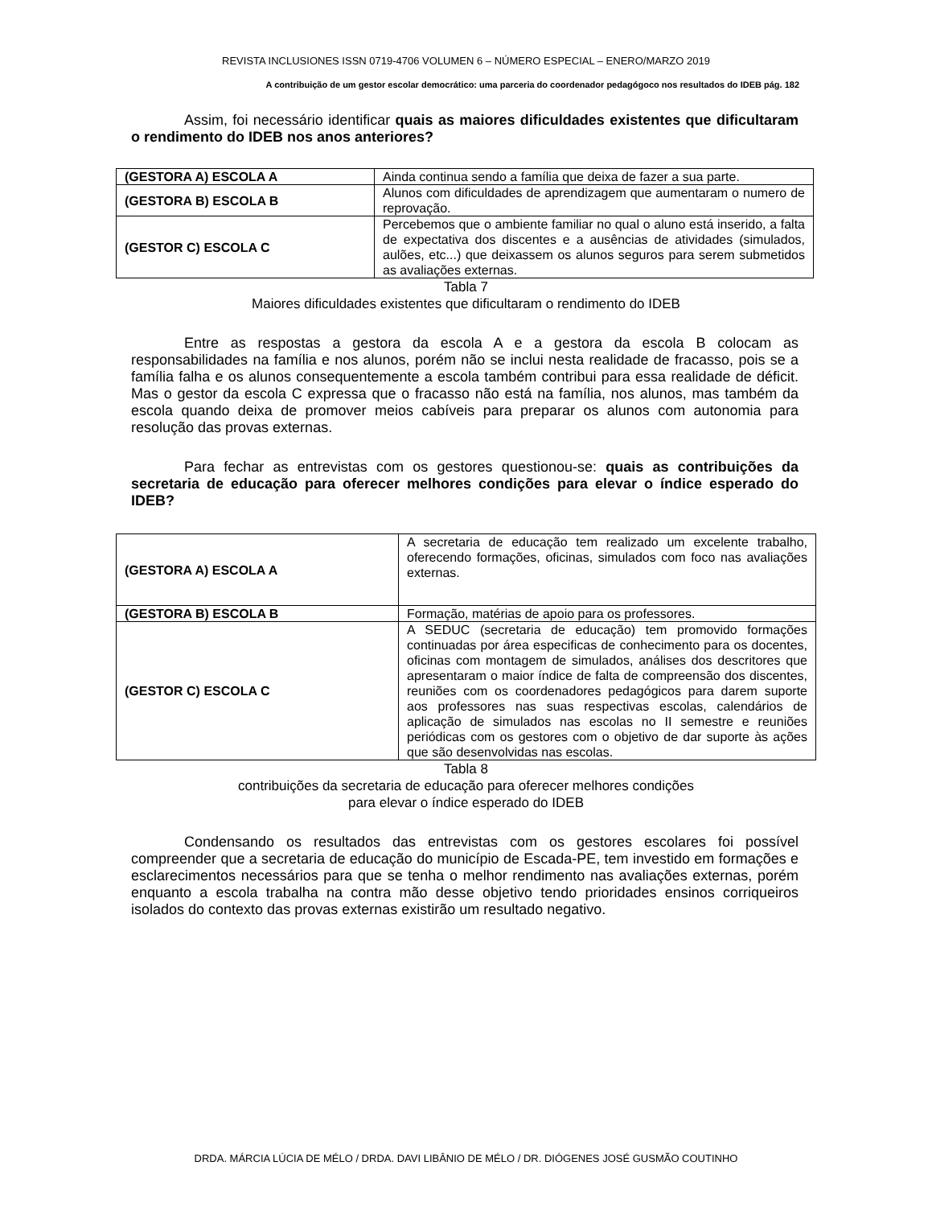REVISTA INCLUSIONES ISSN 0719-4706 VOLUMEN 6 – NÚMERO ESPECIAL – ENERO/MARZO 2019
A contribuição de um gestor escolar democrático: uma parceria do coordenador pedagógoco nos resultados do IDEB pág. 182
Assim, foi necessário identificar quais as maiores dificuldades existentes que dificultaram o rendimento do IDEB nos anos anteriores?
| (GESTORA A) ESCOLA A | Ainda continua sendo a família que deixa de fazer a sua parte. |
| (GESTORA B) ESCOLA B | Alunos com dificuldades de aprendizagem que aumentaram o numero de reprovação. |
| (GESTOR C) ESCOLA C | Percebemos que o ambiente familiar no qual o aluno está inserido, a falta de expectativa dos discentes e a ausências de atividades (simulados, aulões, etc...) que deixassem os alunos seguros para serem submetidos as avaliações externas. |
Tabla 7
Maiores dificuldades existentes que dificultaram o rendimento do IDEB
Entre as respostas a gestora da escola A e a gestora da escola B colocam as responsabilidades na família e nos alunos, porém não se inclui nesta realidade de fracasso, pois se a família falha e os alunos consequentemente a escola também contribui para essa realidade de déficit. Mas o gestor da escola C expressa que o fracasso não está na família, nos alunos, mas também da escola quando deixa de promover meios cabíveis para preparar os alunos com autonomia para resolução das provas externas.
Para fechar as entrevistas com os gestores questionou-se: quais as contribuições da secretaria de educação para oferecer melhores condições para elevar o índice esperado do IDEB?
| (GESTORA A) ESCOLA A | A secretaria de educação tem realizado um excelente trabalho, oferecendo formações, oficinas, simulados com foco nas avaliações externas. |
| (GESTORA B) ESCOLA B | Formação, matérias de apoio para os professores. |
| (GESTOR C) ESCOLA C | A SEDUC (secretaria de educação) tem promovido formações continuadas por área especificas de conhecimento para os docentes, oficinas com montagem de simulados, análises dos descritores que apresentaram o maior índice de falta de compreensão dos discentes, reuniões com os coordenadores pedagógicos para darem suporte aos professores nas suas respectivas escolas, calendários de aplicação de simulados nas escolas no II semestre e reuniões periódicas com os gestores com o objetivo de dar suporte às ações que são desenvolvidas nas escolas. |
Tabla 8
contribuições da secretaria de educação para oferecer melhores condições
para elevar o índice esperado do IDEB
Condensando os resultados das entrevistas com os gestores escolares foi possível compreender que a secretaria de educação do município de Escada-PE, tem investido em formações e esclarecimentos necessários para que se tenha o melhor rendimento nas avaliações externas, porém enquanto a escola trabalha na contra mão desse objetivo tendo prioridades ensinos corriqueiros isolados do contexto das provas externas existirão um resultado negativo.
DRDA. MÁRCIA LÚCIA DE MÉLO / DRDA. DAVI LIBÂNIO DE MÉLO / DR. DIÓGENES JOSÉ GUSMÃO COUTINHO